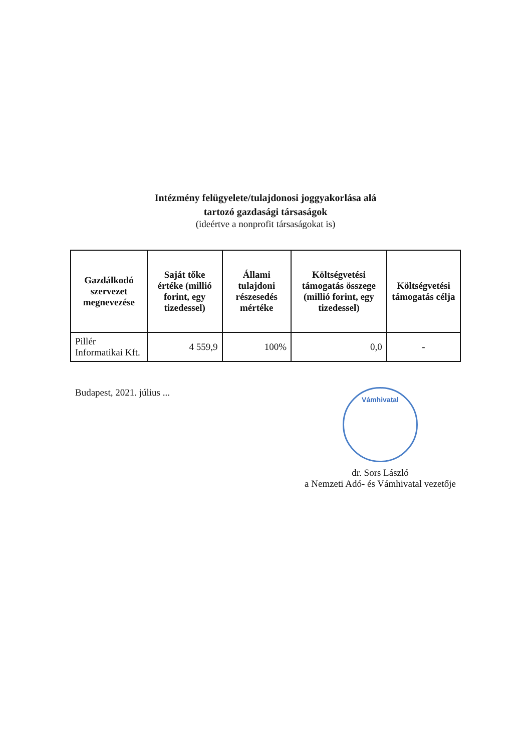Intézmény felügyelete/tulajdonosi joggyakorlása alá
tartozó gazdasági társaságok
(ideértve a nonprofit társaságokat is)
| Gazdálkodó szervezet megnevezése | Saját tőke értéke (millió forint, egy tizedessel) | Állami tulajdoni részesedés mértéke | Költségvetési támogatás összege (millió forint, egy tizedessel) | Költségvetési támogatás célja |
| --- | --- | --- | --- | --- |
| Pillér Informatikai Kft. | 4 559,9 | 100% | 0,0 | - |
Budapest, 2021. július ...
Vámhivatal
dr. Sors László
a Nemzeti Adó- és Vámhivatal vezetője